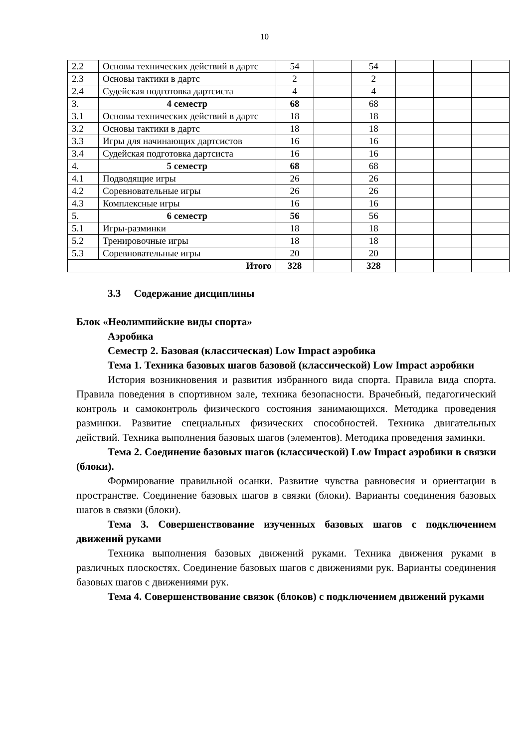10
| 2.2 | Основы технических действий в дартс | 54 | | 54 | | | |
| 2.3 | Основы тактики в дартс | 2 | | 2 | | | |
| 2.4 | Судейская подготовка дартсиста | 4 | | 4 | | | |
| 3. | 4 семестр | 68 | | 68 | | | |
| 3.1 | Основы технических действий в дартс | 18 | | 18 | | | |
| 3.2 | Основы тактики в дартс | 18 | | 18 | | | |
| 3.3 | Игры для начинающих дартсистов | 16 | | 16 | | | |
| 3.4 | Судейская подготовка дартсиста | 16 | | 16 | | | |
| 4. | 5 семестр | 68 | | 68 | | | |
| 4.1 | Подводящие игры | 26 | | 26 | | | |
| 4.2 | Соревновательные игры | 26 | | 26 | | | |
| 4.3 | Комплексные игры | 16 | | 16 | | | |
| 5. | 6 семестр | 56 | | 56 | | | |
| 5.1 | Игры-разминки | 18 | | 18 | | | |
| 5.2 | Тренировочные игры | 18 | | 18 | | | |
| 5.3 | Соревновательные игры | 20 | | 20 | | | |
| Итого | | 328 | | 328 | | | |
3.3 Содержание дисциплины
Блок «Неолимпийские виды спорта»
Аэробика
Семестр 2. Базовая (классическая) Low Impact аэробика
Тема 1. Техника базовых шагов базовой (классической) Low Impact аэробики
История возникновения и развития избранного вида спорта. Правила вида спорта. Правила поведения в спортивном зале, техника безопасности. Врачебный, педагогический контроль и самоконтроль физического состояния занимающихся. Методика проведения разминки. Развитие специальных физических способностей. Техника двигательных действий. Техника выполнения базовых шагов (элементов). Методика проведения заминки.
Тема 2. Соединение базовых шагов (классической) Low Impact аэробики в связки (блоки).
Формирование правильной осанки. Развитие чувства равновесия и ориентации в пространстве. Соединение базовых шагов в связки (блоки). Варианты соединения базовых шагов в связки (блоки).
Тема 3. Совершенствование изученных базовых шагов с подключением движений руками
Техника выполнения базовых движений руками. Техника движения руками в различных плоскостях. Соединение базовых шагов с движениями рук. Варианты соединения базовых шагов с движениями рук.
Тема 4. Совершенствование связок (блоков) с подключением движений руками